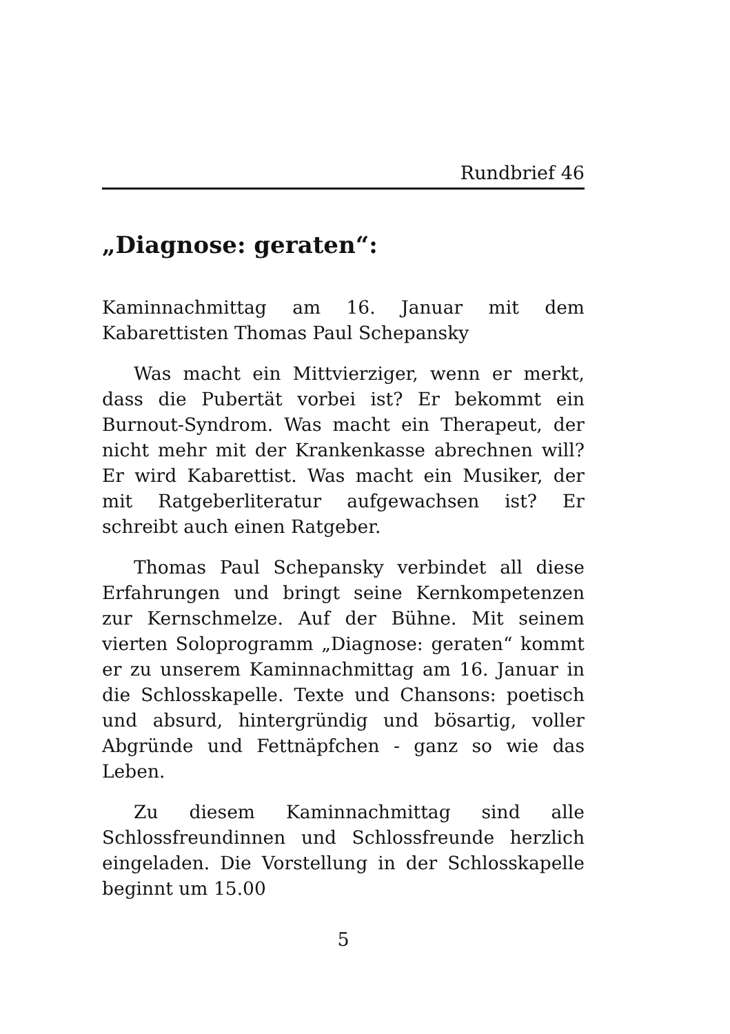Rundbrief 46
„Diagnose: geraten“:
Kaminnachmittag am 16. Januar mit dem Kabarettisten Thomas Paul Schepansky
Was macht ein Mittvierziger, wenn er merkt, dass die Pubertät vorbei ist? Er bekommt ein Burnout-Syndrom. Was macht ein Therapeut, der nicht mehr mit der Krankenkasse abrechnen will? Er wird Kabarettist. Was macht ein Musiker, der mit Ratgeberliteratur aufgewachsen ist? Er schreibt auch einen Ratgeber.
Thomas Paul Schepansky verbindet all diese Erfahrungen und bringt seine Kernkompetenzen zur Kernschmelze. Auf der Bühne. Mit seinem vierten Soloprogramm „Diagnose: geraten“ kommt er zu unserem Kaminnachmittag am 16. Januar in die Schlosskapelle. Texte und Chansons: poetisch und absurd, hintergründig und bösartig, voller Abgründe und Fettnäpfchen - ganz so wie das Leben.
Zu diesem Kaminnachmittag sind alle Schlossfreundinnen und Schlossfreunde herzlich eingeladen. Die Vorstellung in der Schlosskapelle beginnt um 15.00
5